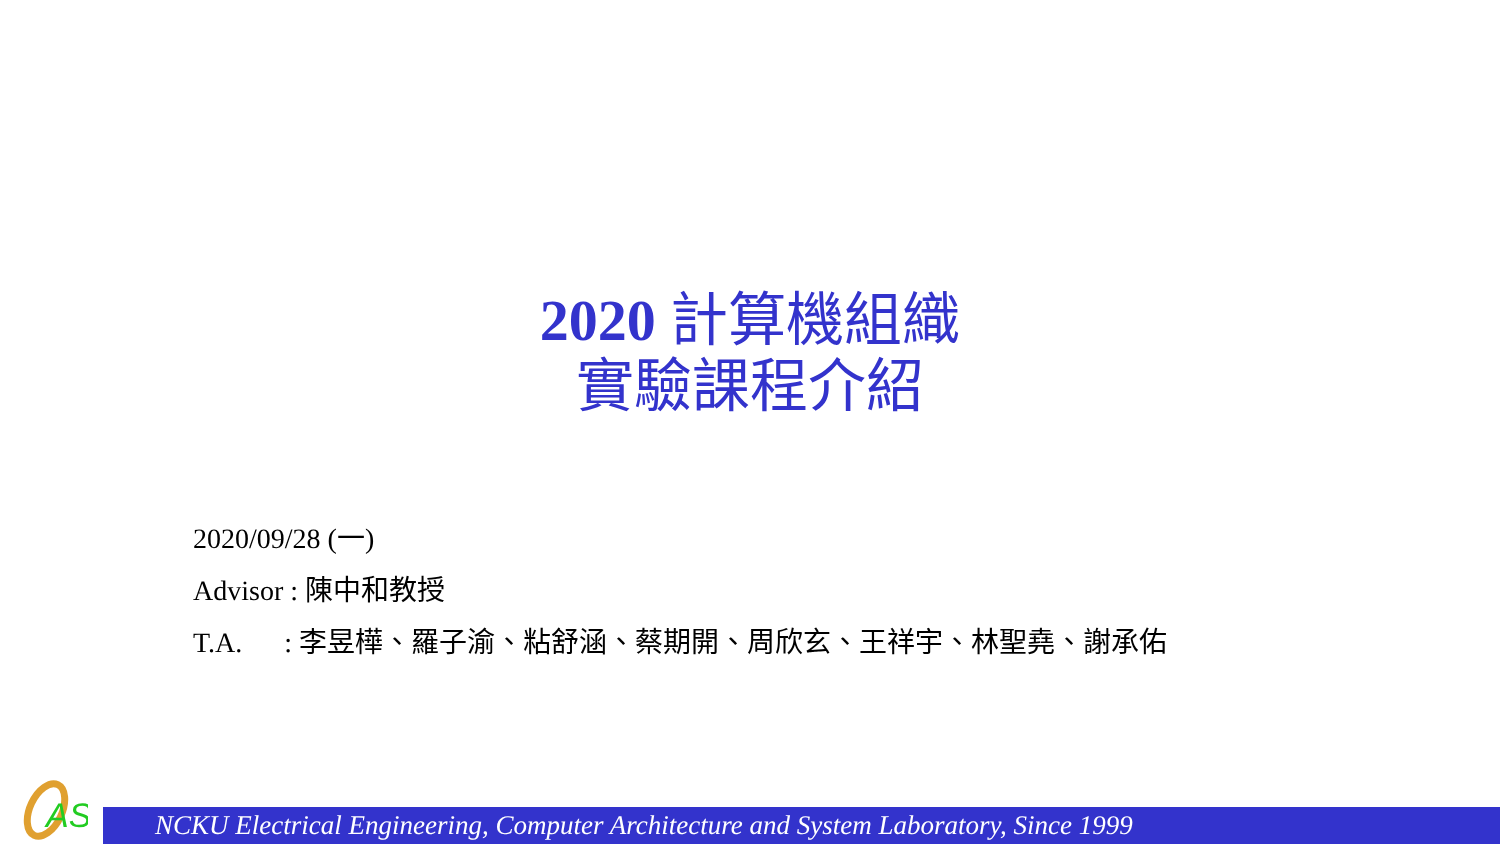2020 計算機組織
實驗課程介紹
2020/09/28 (一)
Advisor : 陳中和教授
T.A. : 李昱樺、羅子渝、粘舒涵、蔡期開、周欣玄、王祥宇、林聖堯、謝承佑
AS
NCKU Electrical Engineering, Computer Architecture and System Laboratory, Since 1999